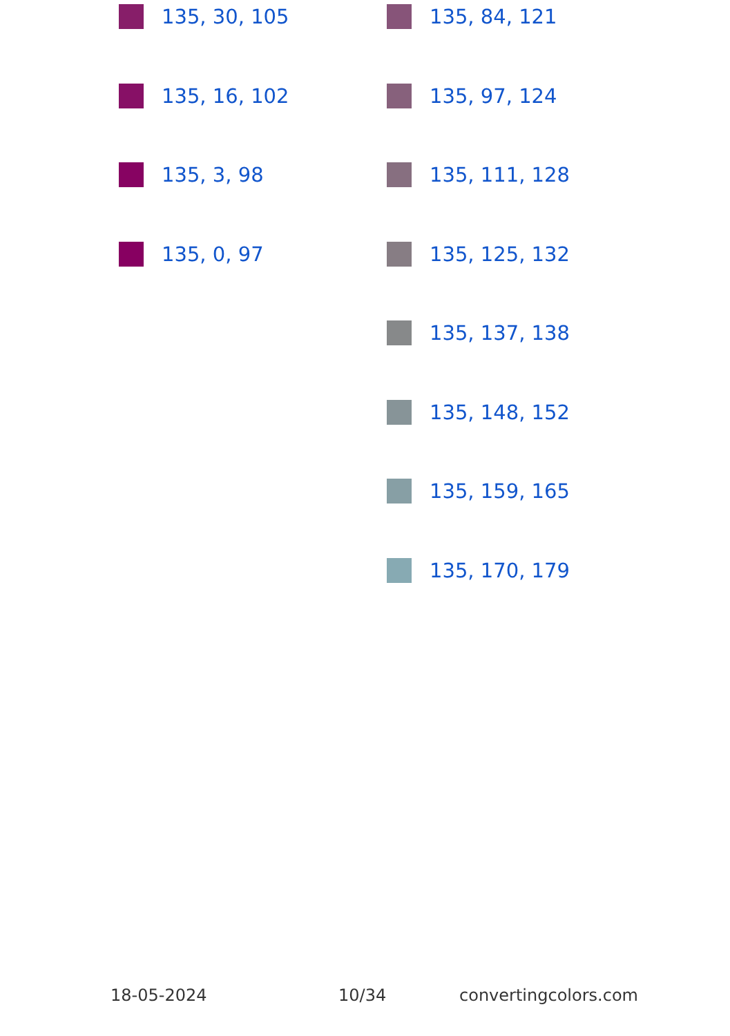135, 30, 105
135, 16, 102
135, 3, 98
135, 0, 97
135, 84, 121
135, 97, 124
135, 111, 128
135, 125, 132
135, 137, 138
135, 148, 152
135, 159, 165
135, 170, 179
18-05-2024 10/34 convertingcolors.com